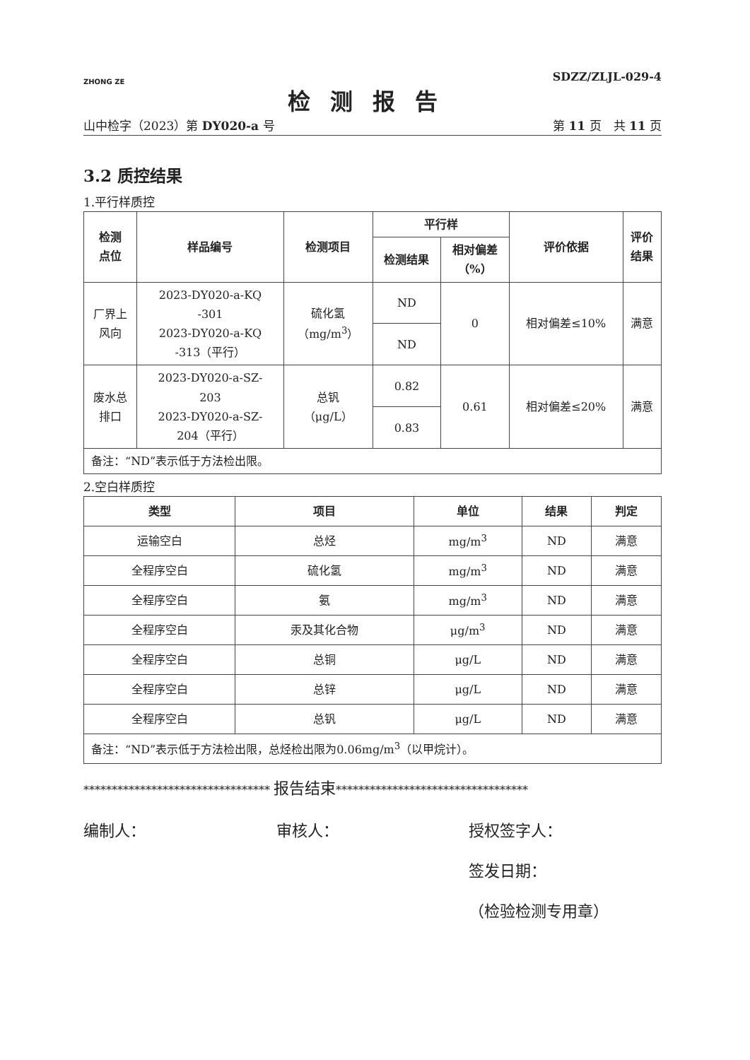ZHONG ZE
SDZZ/ZLJL-029-4
检测报告
山中检字（2023）第 DY020-a 号 第 11 页　共 11 页
3.2 质控结果
1.平行样质控
| 检测 点位 | 样品编号 | 检测项目 | 平行样 | | 评价依据 | 评价 结果 |
| --- | --- | --- | --- | --- | --- | --- |
| | | | 检测结果 | 相对偏差 （%） | | |
| 厂界上 风向 | 2023-DY020-a-KQ -301 2023-DY020-a-KQ -313（平行） | 硫化氢 （mg/m<sup>3</sup>） | ND | 0 | 相对偏差≤10% | 满意 |
| | | | ND | | | |
| 废水总 排口 | 2023-DY020-a-SZ- 203 2023-DY020-a-SZ- 204（平行） | 总钒 （μg/L） | 0.82 | 0.61 | 相对偏差≤20% | 满意 |
| | | | 0.83 | | | |
| 备注：“ND”表示低于方法检出限。 | | | | | | |
2.空白样质控
| 类型 | 项目 | 单位 | 结果 | 判定 |
| --- | --- | --- | --- | --- |
| 运输空白 | 总烃 | mg/m<sup>3</sup> | ND | 满意 |
| 全程序空白 | 硫化氢 | mg/m<sup>3</sup> | ND | 满意 |
| 全程序空白 | 氨 | mg/m<sup>3</sup> | ND | 满意 |
| 全程序空白 | 汞及其化合物 | μg/m<sup>3</sup> | ND | 满意 |
| 全程序空白 | 总铜 | μg/L | ND | 满意 |
| 全程序空白 | 总锌 | μg/L | ND | 满意 |
| 全程序空白 | 总钒 | μg/L | ND | 满意 |
| 备注：“ND”表示低于方法检出限，总烃检出限为0.06mg/m<sup>3</sup>（以甲烷计）。 | | | | |
********************************* 报告结束**********************************
编制人： 审核人： 授权签字人：
签发日期：
（检验检测专用章）